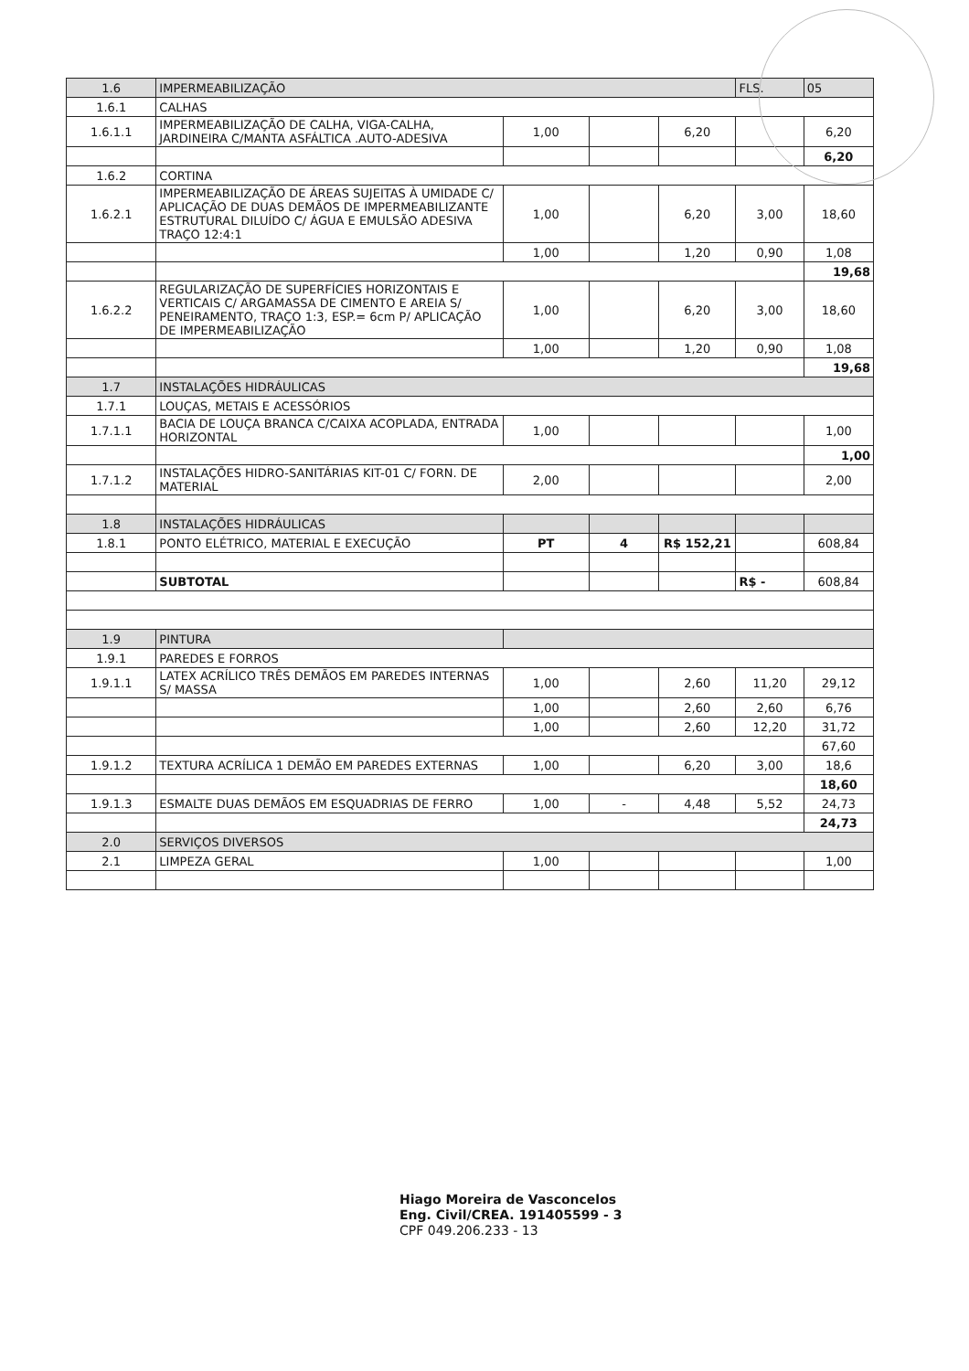| 1.6 | IMPERMEABILIZAÇÃO | | | | FLS. | 05 |
| 1.6.1 | CALHAS | | | | | |
| 1.6.1.1 | IMPERMEABILIZAÇÃO DE CALHA, VIGA-CALHA, JARDINEIRA C/MANTA ASFÁLTICA .AUTO-ADESIVA | 1,00 | | 6,20 | | 6,20 |
| | | | | | | 6,20 |
| 1.6.2 | CORTINA | | | | | |
| 1.6.2.1 | IMPERMEABILIZAÇÃO DE ÁREAS SUJEITAS À UMIDADE C/ APLICAÇÃO DE DUAS DEMÃOS DE IMPERMEABILIZANTE ESTRUTURAL DILUÍDO C/ ÁGUA E EMULSÃO ADESIVA TRAÇO 12:4:1 | 1,00 | | 6,20 | 3,00 | 18,60 |
| | | 1,00 | | 1,20 | 0,90 | 1,08 |
| | | | | | | 19,68 |
| 1.6.2.2 | REGULARIZAÇÃO DE SUPERFÍCIES HORIZONTAIS E VERTICAIS C/ ARGAMASSA DE CIMENTO E AREIA S/ PENEIRAMENTO, TRAÇO 1:3, ESP.= 6cm P/ APLICAÇÃO DE IMPERMEABILIZAÇÃO | 1,00 | | 6,20 | 3,00 | 18,60 |
| | | 1,00 | | 1,20 | 0,90 | 1,08 |
| | | | | | | 19,68 |
| 1.7 | INSTALAÇÕES HIDRÁULICAS | | | | | |
| 1.7.1 | LOUÇAS, METAIS E ACESSÓRIOS | | | | | |
| 1.7.1.1 | BACIA DE LOUÇA BRANCA C/CAIXA ACOPLADA, ENTRADA HORIZONTAL | 1,00 | | | | 1,00 |
| | | | | | | 1,00 |
| 1.7.1.2 | INSTALAÇÕES HIDRO-SANITÁRIAS KIT-01 C/ FORN. DE MATERIAL | 2,00 | | | | 2,00 |
| 1.8 | INSTALAÇÕES HIDRÁULICAS | | | | | |
| 1.8.1 | PONTO ELÉTRICO, MATERIAL E EXECUÇÃO | PT | 4 | R$ 152,21 | | 608,84 |
| | SUBTOTAL | | | | R$ - | 608,84 |
| 1.9 | PINTURA | | | | | |
| 1.9.1 | PAREDES E FORROS | | | | | |
| 1.9.1.1 | LATEX ACRÍLICO TRÊS DEMÃOS EM PAREDES INTERNAS S/ MASSA | 1,00 | | 2,60 | 11,20 | 29,12 |
| | | 1,00 | | 2,60 | 2,60 | 6,76 |
| | | 1,00 | | 2,60 | 12,20 | 31,72 |
| | | | | | | 67,60 |
| 1.9.1.2 | TEXTURA ACRÍLICA 1 DEMÃO EM PAREDES EXTERNAS | 1,00 | | 6,20 | 3,00 | 18,6 |
| | | | | | | 18,60 |
| 1.9.1.3 | ESMALTE DUAS DEMÃOS EM ESQUADRIAS DE FERRO | 1,00 | - | 4,48 | 5,52 | 24,73 |
| | | | | | | 24,73 |
| 2.0 | SERVIÇOS DIVERSOS | | | | | |
| 2.1 | LIMPEZA GERAL | 1,00 | | | | 1,00 |
Hiago Moreira de Vasconcelos
Eng. Civil/CREA. 191405599 - 3
CPF 049.206.233 - 13